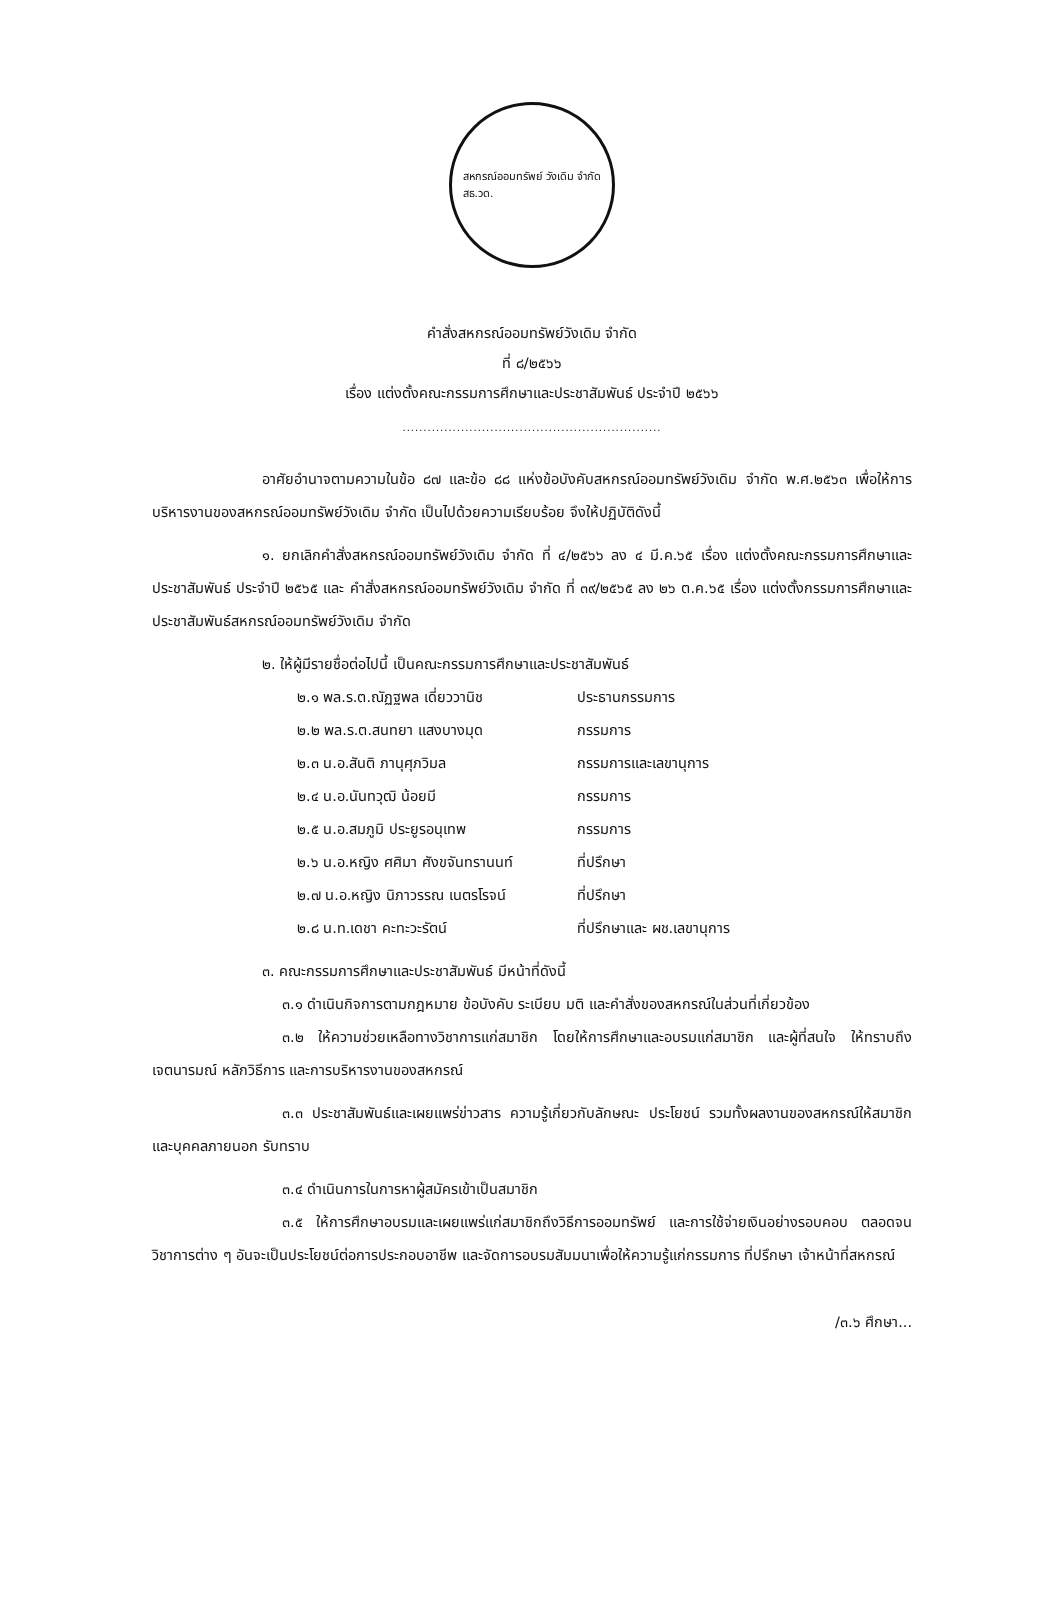สหกรณ์ออมทรัพย์ วังเดิม จำกัด
สธ.วด.
คำสั่งสหกรณ์ออมทรัพย์วังเดิม จำกัด
ที่ ๘/๒๕๖๖
เรื่อง แต่งตั้งคณะกรรมการศึกษาและประชาสัมพันธ์ ประจำปี ๒๕๖๖
..............................................................
อาศัยอำนาจตามความในข้อ ๘๗ และข้อ ๘๘ แห่งข้อบังคับสหกรณ์ออมทรัพย์วังเดิม จำกัด พ.ศ.๒๕๖๓ เพื่อให้การบริหารงานของสหกรณ์ออมทรัพย์วังเดิม จำกัด เป็นไปด้วยความเรียบร้อย จึงให้ปฏิบัติดังนี้
๑. ยกเลิกคำสั่งสหกรณ์ออมทรัพย์วังเดิม จำกัด ที่ ๔/๒๕๖๖ ลง ๔ มี.ค.๖๕ เรื่อง แต่งตั้งคณะกรรมการศึกษาและประชาสัมพันธ์ ประจำปี ๒๕๖๕ และ คำสั่งสหกรณ์ออมทรัพย์วังเดิม จำกัด ที่ ๓๙/๒๕๖๕ ลง ๒๖ ต.ค.๖๕ เรื่อง แต่งตั้งกรรมการศึกษาและประชาสัมพันธ์สหกรณ์ออมทรัพย์วังเดิม จำกัด
๒. ให้ผู้มีรายชื่อต่อไปนี้ เป็นคณะกรรมการศึกษาและประชาสัมพันธ์
๒.๑ พล.ร.ต.ณัฏฐพล เดี่ยววานิช ประธานกรรมการ
๒.๒ พล.ร.ต.สนทยา แสงบางมุด กรรมการ
๒.๓ น.อ.สันติ ภานุศุภวิมล กรรมการและเลขานุการ
๒.๔ น.อ.นันทวุฒิ น้อยมี กรรมการ
๒.๕ น.อ.สมภูมิ ประยูรอนุเทพ กรรมการ
๒.๖ น.อ.หญิง ศศิมา ศังขจันทรานนท์ ที่ปรึกษา
๒.๗ น.อ.หญิง นิภาวรรณ เนตรโรจน์ ที่ปรึกษา
๒.๘ น.ท.เดชา คะทะวะรัตน์ ที่ปรึกษาและ ผช.เลขานุการ
๓. คณะกรรมการศึกษาและประชาสัมพันธ์ มีหน้าที่ดังนี้
๓.๑ ดำเนินกิจการตามกฎหมาย ข้อบังคับ ระเบียบ มติ และคำสั่งของสหกรณ์ในส่วนที่เกี่ยวข้อง
๓.๒ ให้ความช่วยเหลือทางวิชาการแก่สมาชิก โดยให้การศึกษาและอบรมแก่สมาชิก และผู้ที่สนใจ ให้ทราบถึงเจตนารมณ์ หลักวิธีการ และการบริหารงานของสหกรณ์
๓.๓ ประชาสัมพันธ์และเผยแพร่ข่าวสาร ความรู้เกี่ยวกับลักษณะ ประโยชน์ รวมทั้งผลงานของสหกรณ์ให้สมาชิก และบุคคลภายนอก รับทราบ
๓.๔ ดำเนินการในการหาผู้สมัครเข้าเป็นสมาชิก
๓.๕ ให้การศึกษาอบรมและเผยแพร่แก่สมาชิกถึงวิธีการออมทรัพย์ และการใช้จ่ายเงินอย่างรอบคอบ ตลอดจนวิชาการต่าง ๆ อันจะเป็นประโยชน์ต่อการประกอบอาชีพ และจัดการอบรมสัมมนาเพื่อให้ความรู้แก่กรรมการ ที่ปรึกษา เจ้าหน้าที่สหกรณ์
/๓.๖ ศึกษา...